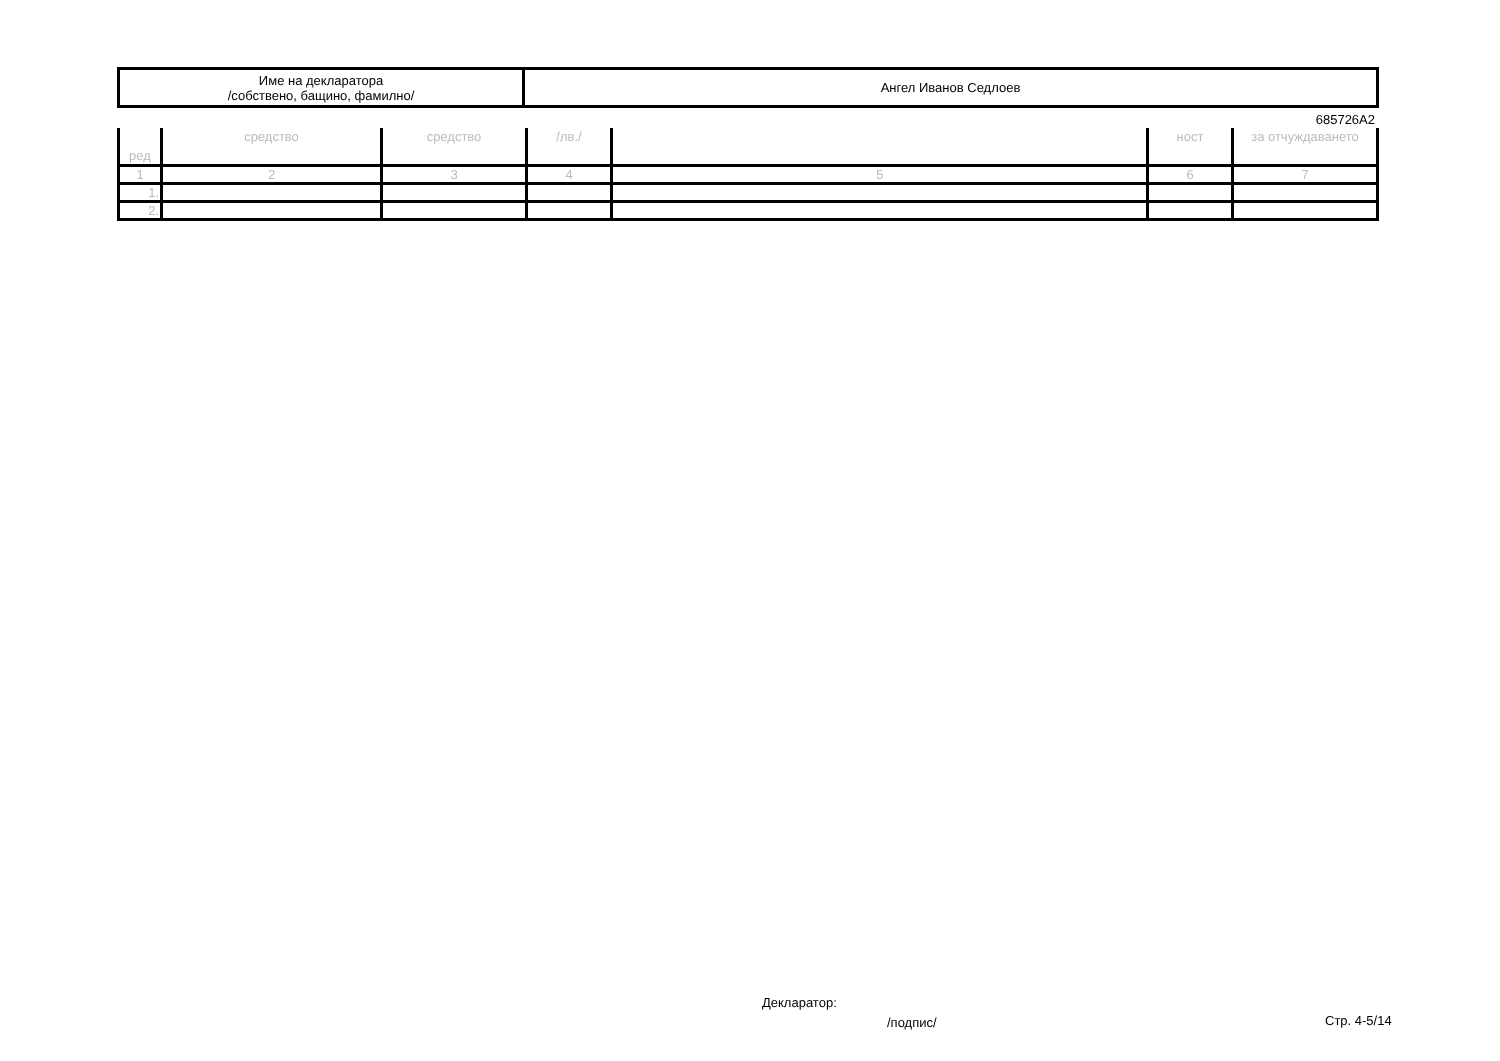| Име на декларатора /собствено, бащино, фамилно/ | Ангел Иванов Седлоев |
685726А2
| ред | средство | средство | /лв./ | | ност | за отчуждаването |
| --- | --- | --- | --- | --- | --- | --- |
| 1 | 2 | 3 | 4 | 5 | 6 | 7 |
| 1. | | | | | | |
| 2. | | | | | | |
Декларатор:
/подпис/ Стр. 4-5/14